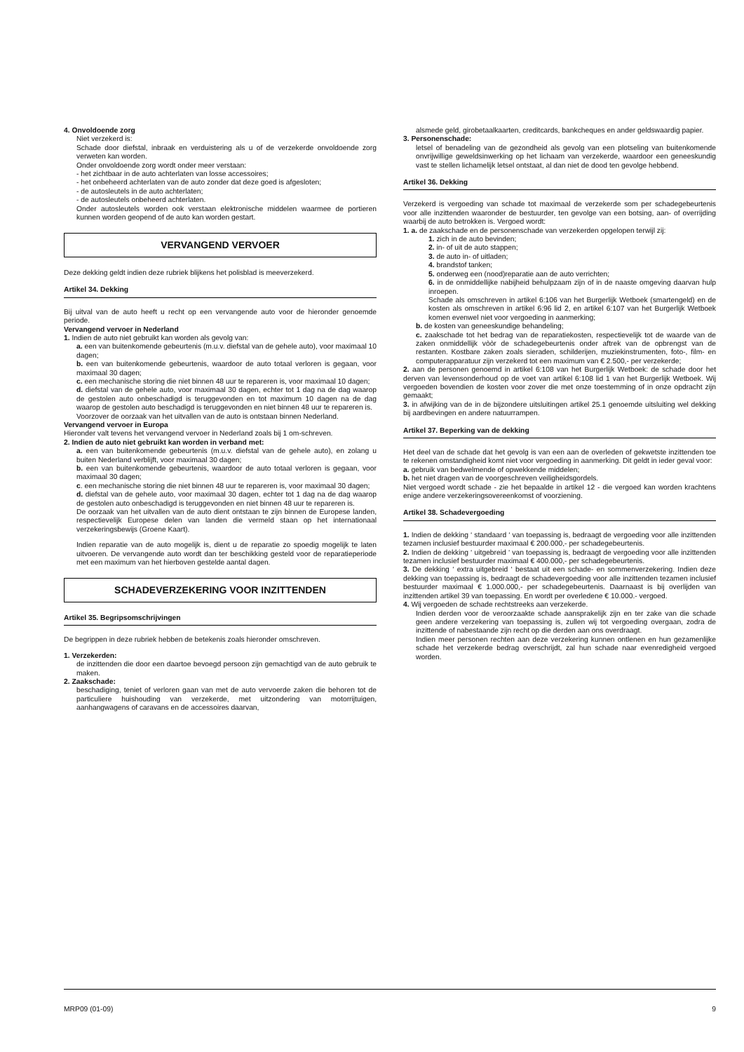4. Onvoldoende zorg
Niet verzekerd is:
Schade door diefstal, inbraak en verduistering als u of de verzekerde onvoldoende zorg verweten kan worden.
Onder onvoldoende zorg wordt onder meer verstaan:
- het zichtbaar in de auto achterlaten van losse accessoires;
- het onbeheerd achterlaten van de auto zonder dat deze goed is afgesloten;
- de autosleutels in de auto achterlaten;
- de autosleutels onbeheerd achterlaten.
Onder autosleutels worden ook verstaan elektronische middelen waarmee de portieren kunnen worden geopend of de auto kan worden gestart.
VERVANGEND VERVOER
Deze dekking geldt indien deze rubriek blijkens het polisblad is meeverzekerd.
Artikel 34. Dekking
Bij uitval van de auto heeft u recht op een vervangende auto voor de hieronder genoemde periode.
Vervangend vervoer in Nederland
1. Indien de auto niet gebruikt kan worden als gevolg van:
a. een van buitenkomende gebeurtenis (m.u.v. diefstal van de gehele auto), voor maximaal 10 dagen;
b. een van buitenkomende gebeurtenis, waardoor de auto totaal verloren is gegaan, voor maximaal 30 dagen;
c. een mechanische storing die niet binnen 48 uur te repareren is, voor maximaal 10 dagen;
d. diefstal van de gehele auto, voor maximaal 30 dagen, echter tot 1 dag na de dag waarop de gestolen auto onbeschadigd is teruggevonden en tot maximum 10 dagen na de dag waarop de gestolen auto beschadigd is teruggevonden en niet binnen 48 uur te repareren is.
Voorzover de oorzaak van het uitvallen van de auto is ontstaan binnen Nederland.
Vervangend vervoer in Europa
Hieronder valt tevens het vervangend vervoer in Nederland zoals bij 1 om-schreven.
2. Indien de auto niet gebruikt kan worden in verband met:
a. een van buitenkomende gebeurtenis (m.u.v. diefstal van de gehele auto), en zolang u buiten Nederland verblijft, voor maximaal 30 dagen;
b. een van buitenkomende gebeurtenis, waardoor de auto totaal verloren is gegaan, voor maximaal 30 dagen;
c. een mechanische storing die niet binnen 48 uur te repareren is, voor maximaal 30 dagen;
d. diefstal van de gehele auto, voor maximaal 30 dagen, echter tot 1 dag na de dag waarop de gestolen auto onbeschadigd is teruggevonden en niet binnen 48 uur te repareren is.
De oorzaak van het uitvallen van de auto dient ontstaan te zijn binnen de Europese landen, respectievelijk Europese delen van landen die vermeld staan op het internationaal verzekeringsbewijs (Groene Kaart).
Indien reparatie van de auto mogelijk is, dient u de reparatie zo spoedig mogelijk te laten uitvoeren. De vervangende auto wordt dan ter beschikking gesteld voor de reparatieperiode met een maximum van het hierboven gestelde aantal dagen.
SCHADEVERZEKERING VOOR INZITTENDEN
Artikel 35. Begripsomschrijvingen
De begrippen in deze rubriek hebben de betekenis zoals hieronder omschreven.
1. Verzekerden:
de inzittenden die door een daartoe bevoegd persoon zijn gemachtigd van de auto gebruik te maken.
2. Zaakschade:
beschadiging, teniet of verloren gaan van met de auto vervoerde zaken die behoren tot de particuliere huishouding van verzekerde, met uitzondering van motorrijtuigen, aanhangwagens of caravans en de accessoires daarvan,
alsmede geld, girobetaalkaarten, creditcards, bankcheques en ander geldswaardig papier.
3. Personenschade:
letsel of benadeling van de gezondheid als gevolg van een plotseling van buitenkomende onvrijwillige geweldsinwerking op het lichaam van verzekerde, waardoor een geneeskundig vast te stellen lichamelijk letsel ontstaat, al dan niet de dood ten gevolge hebbend.
Artikel 36. Dekking
Verzekerd is vergoeding van schade tot maximaal de verzekerde som per schadegebeurtenis voor alle inzittenden waaronder de bestuurder, ten gevolge van een botsing, aan- of overrijding waarbij de auto betrokken is. Vergoed wordt:
1. a. de zaakschade en de personenschade van verzekerden opgelopen terwijl zij:
1. zich in de auto bevinden;
2. in- of uit de auto stappen;
3. de auto in- of uitladen;
4. brandstof tanken;
5. onderweg een (nood)reparatie aan de auto verrichten;
6. in de onmiddellijke nabijheid behulpzaam zijn of in de naaste omgeving daarvan hulp inroepen.
Schade als omschreven in artikel 6:106 van het Burgerlijk Wetboek (smartengeld) en de kosten als omschreven in artikel 6:96 lid 2, en artikel 6:107 van het Burgerlijk Wetboek komen evenwel niet voor vergoeding in aanmerking;
b. de kosten van geneeskundige behandeling;
c. zaakschade tot het bedrag van de reparatiekosten, respectievelijk tot de waarde van de zaken onmiddellijk vòòr de schadegebeurtenis onder aftrek van de opbrengst van de restanten. Kostbare zaken zoals sieraden, schilderijen, muziekinstrumenten, foto-, film- en computerapparatuur zijn verzekerd tot een maximum van € 2.500,- per verzekerde;
2. aan de personen genoemd in artikel 6:108 van het Burgerlijk Wetboek: de schade door het derven van levensonderhoud op de voet van artikel 6:108 lid 1 van het Burgerlijk Wetboek. Wij vergoeden bovendien de kosten voor zover die met onze toestemming of in onze opdracht zijn gemaakt;
3. in afwijking van de in de bijzondere uitsluitingen artikel 25.1 genoemde uitsluiting wel dekking bij aardbevingen en andere natuurrampen.
Artikel 37. Beperking van de dekking
Het deel van de schade dat het gevolg is van een aan de overleden of gekwetste inzittenden toe te rekenen omstandigheid komt niet voor vergoeding in aanmerking. Dit geldt in ieder geval voor:
a. gebruik van bedwelmende of opwekkende middelen;
b. het niet dragen van de voorgeschreven veiligheidsgordels.
Niet vergoed wordt schade - zie het bepaalde in artikel 12 - die vergoed kan worden krachtens enige andere verzekeringsovereenkomst of voorziening.
Artikel 38. Schadevergoeding
1. Indien de dekking ‘ standaard ‘ van toepassing is, bedraagt de vergoeding voor alle inzittenden tezamen inclusief bestuurder maximaal € 200.000,- per schadegebeurtenis.
2. Indien de dekking ‘ uitgebreid ‘ van toepassing is, bedraagt de vergoeding voor alle inzittenden tezamen inclusief bestuurder maximaal € 400.000,- per schadegebeurtenis.
3. De dekking ‘ extra uitgebreid ‘ bestaat uit een schade- en sommenverzekering. Indien deze dekking van toepassing is, bedraagt de schadevergoeding voor alle inzittenden tezamen inclusief bestuurder maximaal € 1.000.000,- per schadegebeurtenis. Daarnaast is bij overlijden van inzittenden artikel 39 van toepassing. En wordt per overledene € 10.000.- vergoed.
4. Wij vergoeden de schade rechtstreeks aan verzekerde.
Indien derden voor de veroorzaakte schade aansprakelijk zijn en ter zake van die schade geen andere verzekering van toepassing is, zullen wij tot vergoeding overgaan, zodra de inzittende of nabestaande zijn recht op die derden aan ons overdraagt.
Indien meer personen rechten aan deze verzekering kunnen ontlenen en hun gezamenlijke schade het verzekerde bedrag overschrijdt, zal hun schade naar evenredigheid vergoed worden.
MRP09 (01-09) 9